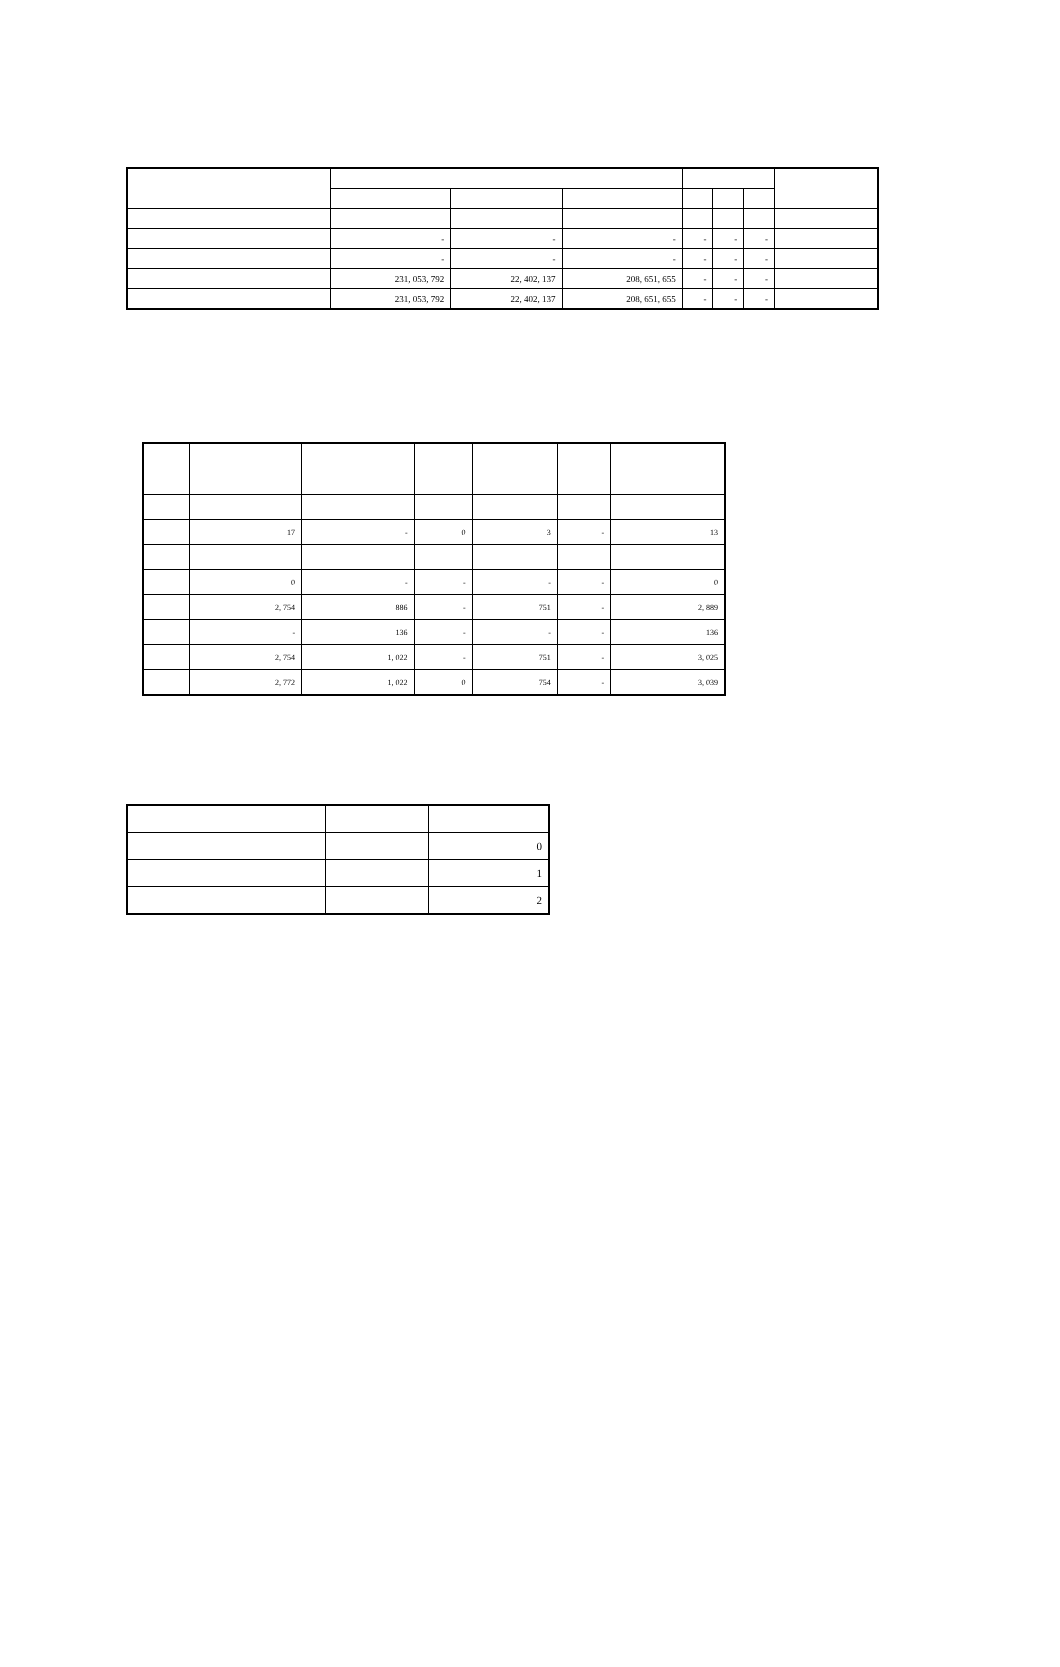| | - | - | - | - | - | - | |
| | - | - | - | - | - | - | |
| | 231, 053, 792 | 22, 402, 137 | 208, 651, 655 | - | - | - | |
| | 231, 053, 792 | 22, 402, 137 | 208, 651, 655 | - | - | - | |
| | 17 | - | 0 | 3 | - | 13 |
| | 0 | - | - | - | - | 0 |
| | 2, 754 | 886 | - | 751 | - | 2, 889 |
| | - | 136 | - | - | - | 136 |
| | 2, 754 | 1, 022 | - | 751 | - | 3, 025 |
| | 2, 772 | 1, 022 | 0 | 754 | - | 3, 039 |
| | | 0 |
| | | 1 |
| | | 2 |